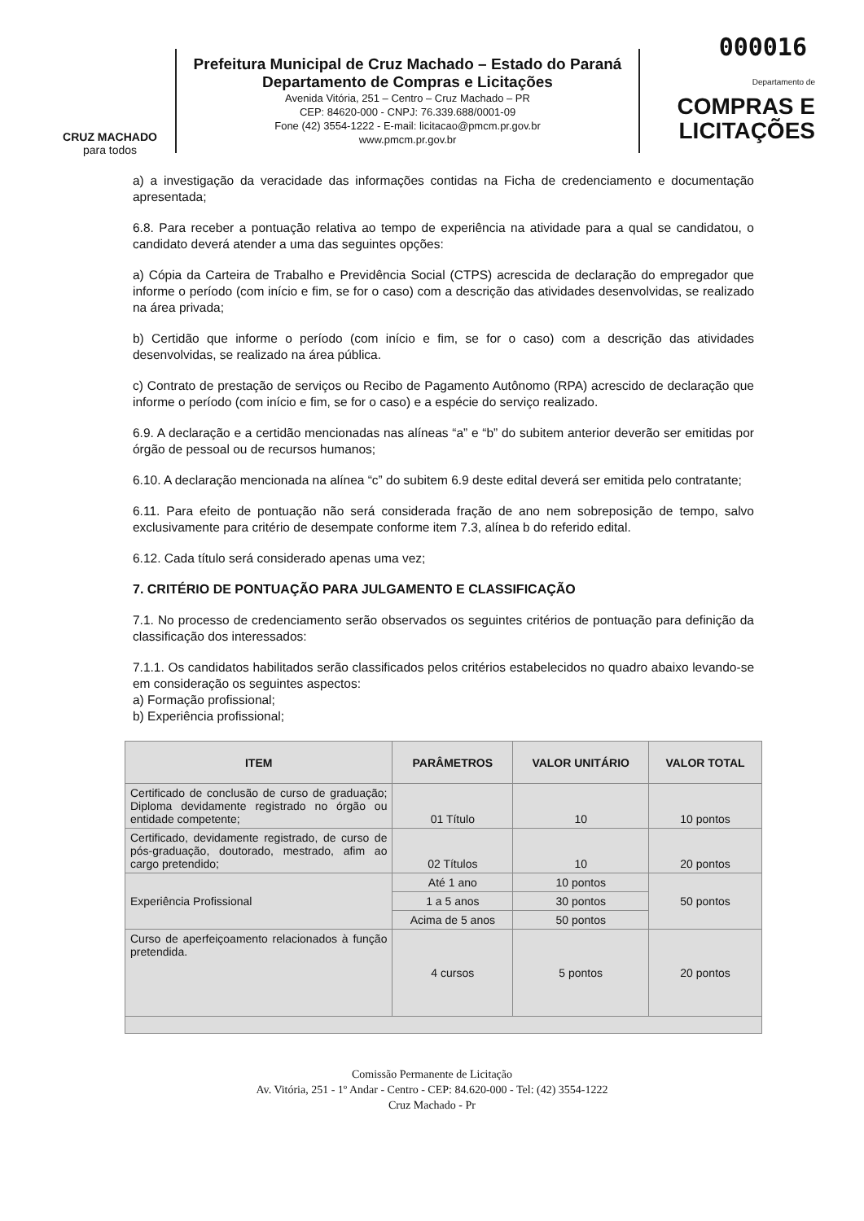000016
CRUZ MACHADO
para todos
Prefeitura Municipal de Cruz Machado – Estado do Paraná
Departamento de Compras e Licitações
Avenida Vitória, 251 – Centro – Cruz Machado – PR
CEP: 84620-000 - CNPJ: 76.339.688/0001-09
Fone (42) 3554-1222 - E-mail: licitacao@pmcm.pr.gov.br
www.pmcm.pr.gov.br
Departamento de
COMPRAS E
LICITAÇÕES
a) a investigação da veracidade das informações contidas na Ficha de credenciamento e documentação apresentada;
6.8. Para receber a pontuação relativa ao tempo de experiência na atividade para a qual se candidatou, o candidato deverá atender a uma das seguintes opções:
a) Cópia da Carteira de Trabalho e Previdência Social (CTPS) acrescida de declaração do empregador que informe o período (com início e fim, se for o caso) com a descrição das atividades desenvolvidas, se realizado na área privada;
b) Certidão que informe o período (com início e fim, se for o caso) com a descrição das atividades desenvolvidas, se realizado na área pública.
c) Contrato de prestação de serviços ou Recibo de Pagamento Autônomo (RPA) acrescido de declaração que informe o período (com início e fim, se for o caso) e a espécie do serviço realizado.
6.9. A declaração e a certidão mencionadas nas alíneas “a” e “b” do subitem anterior deverão ser emitidas por órgão de pessoal ou de recursos humanos;
6.10. A declaração mencionada na alínea “c” do subitem 6.9 deste edital deverá ser emitida pelo contratante;
6.11. Para efeito de pontuação não será considerada fração de ano nem sobreposição de tempo, salvo exclusivamente para critério de desempate conforme item 7.3, alínea b do referido edital.
6.12. Cada título será considerado apenas uma vez;
7. CRITÉRIO DE PONTUAÇÃO PARA JULGAMENTO E CLASSIFICAÇÃO
7.1. No processo de credenciamento serão observados os seguintes critérios de pontuação para definição da classificação dos interessados:
7.1.1. Os candidatos habilitados serão classificados pelos critérios estabelecidos no quadro abaixo levando-se em consideração os seguintes aspectos:
a) Formação profissional;
b) Experiência profissional;
| ITEM | PARÂMETROS | VALOR UNITÁRIO | VALOR TOTAL |
| --- | --- | --- | --- |
| Certificado de conclusão de curso de graduação; Diploma devidamente registrado no órgão ou entidade competente; | 01 Título | 10 | 10 pontos |
| Certificado, devidamente registrado, de curso de pós-graduação, doutorado, mestrado, afim ao cargo pretendido; | 02 Títulos | 10 | 20 pontos |
| Experiência Profissional | Até 1 ano | 10 pontos | 50 pontos |
| | 1 a 5 anos | 30 pontos | |
| | Acima de 5 anos | 50 pontos | |
| Curso de aperfeiçoamento relacionados à função pretendida. | 4 cursos | 5 pontos | 20 pontos |
Comissão Permanente de Licitação
Av. Vitória, 251 - 1º Andar - Centro - CEP: 84.620-000 - Tel: (42) 3554-1222
Cruz Machado - Pr